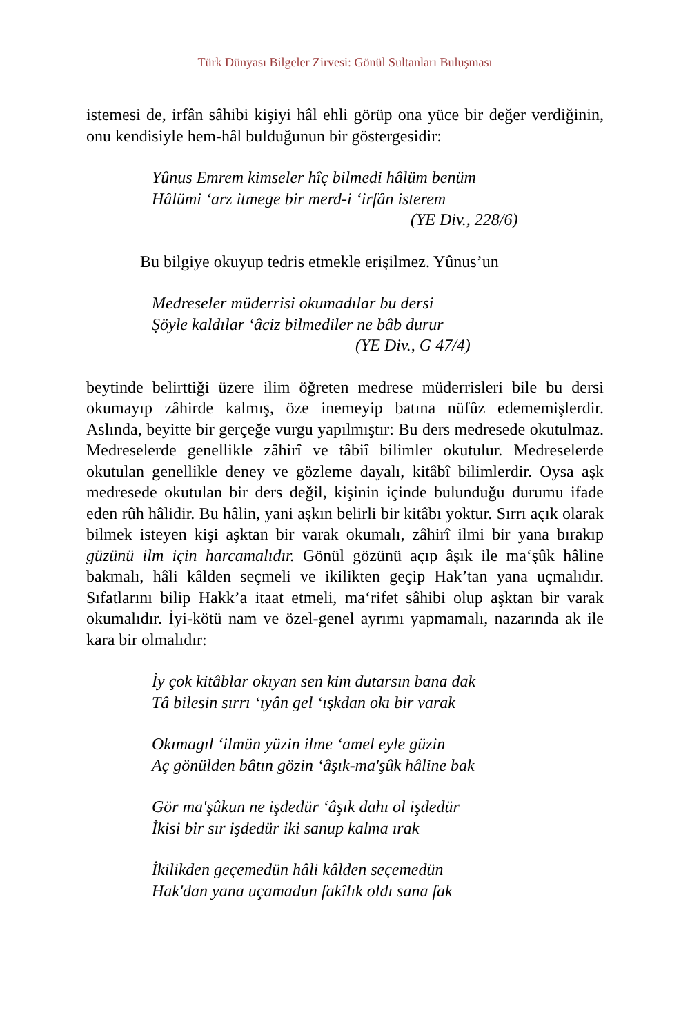Türk Dünyası Bilgeler Zirvesi: Gönül Sultanları Buluşması
istemesi de, irfân sâhibi kişiyi hâl ehli görüp ona yüce bir değer verdiğinin, onu kendisiyle hem-hâl bulduğunun bir göstergesidir:
Yûnus Emrem kimseler hîç bilmedi hâlüm benüm
Hâlümi ‘arz itmege bir merd-i ‘irfân isterem
(YE Div., 228/6)
Bu bilgiye okuyup tedris etmekle erişilmez. Yûnus’un
Medreseler müderrisi okumadılar bu dersi
Şöyle kaldılar ‘âciz bilmediler ne bâb durur
(YE Div., G 47/4)
beytinde belirttiği üzere ilim öğreten medrese müderrisleri bile bu dersi okumayıp zâhirde kalmış, öze inemeyip batına nüfûz edememişlerdir. Aslında, beyitte bir gerçeğe vurgu yapılmıştır: Bu ders medresede okutulmaz. Medreselerde genellikle zâhirî ve tâbiî bilimler okutulur. Medreselerde okutulan genellikle deney ve gözleme dayalı, kitâbî bilimlerdir. Oysa aşk medresede okutulan bir ders değil, kişinin içinde bulunduğu durumu ifade eden rûh hâlidir. Bu hâlin, yani aşkın belirli bir kitâbı yoktur. Sırrı açık olarak bilmek isteyen kişi aşktan bir varak okumalı, zâhirî ilmi bir yana bırakıp güzünü ilm için harcamalıdır. Gönül gözünü açıp âşık ile ma‘şûk hâline bakmalı, hâli kâlden seçmeli ve ikilikten geçip Hak’tan yana uçmalıdır. Sıfatlarını bilip Hakk’a itaat etmeli, ma‘rifet sâhibi olup aşktan bir varak okumalıdır. İyi-kötü nam ve özel-genel ayrımı yapmamalı, nazarında ak ile kara bir olmalıdır:
İy çok kitâblar okıyan sen kim dutarsın bana dak
Tâ bilesin sırrı ‘ıyân gel ‘ışkdan okı bir varak
Okımagıl ‘ilmün yüzin ilme ‘amel eyle güzin
Aç gönülden bâtın gözin ‘âşık-ma'şûk hâline bak
Gör ma'şûkun ne işdedür ‘âşık dahı ol işdedür
İkisi bir sır işdedür iki sanup kalma ırak
İkilikden geçemedün hâli kâlden seçemedün
Hak'dan yana uçamadun fakîlık oldı sana fak